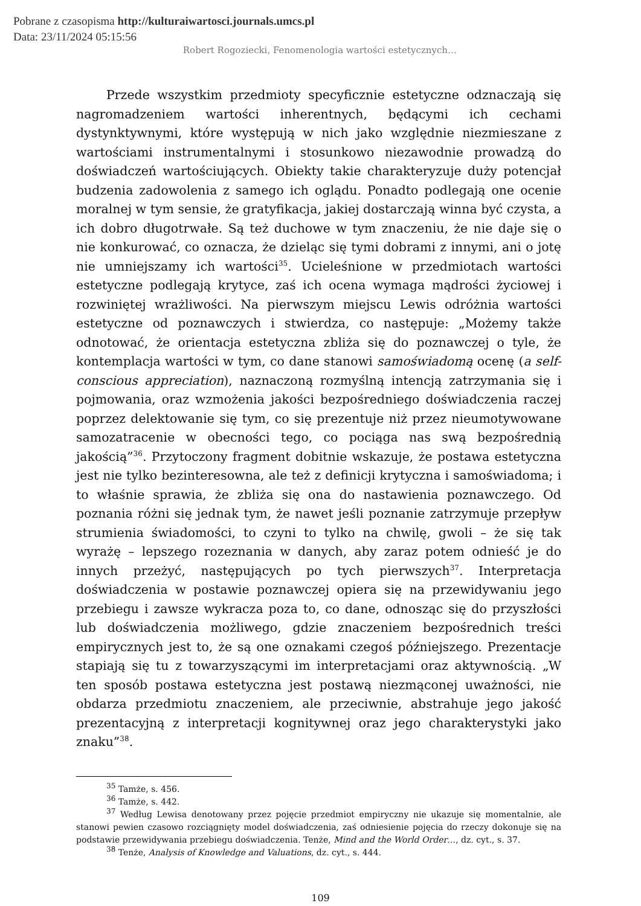Pobrane z czasopisma http://kulturaiwartosci.journals.umcs.pl
Data: 23/11/2024 05:15:56
Robert Rogoziecki, Fenomenologia wartości estetycznych…
Przede wszystkim przedmioty specyficznie estetyczne odznaczają się nagromadzeniem wartości inherentnych, będącymi ich cechami dystynktywnymi, które występują w nich jako względnie niezmieszane z wartościami instrumentalnymi i stosunkowo niezawodnie prowadzą do doświadczeń wartościujących. Obiekty takie charakteryzuje duży potencjał budzenia zadowolenia z samego ich oglądu. Ponadto podlegają one ocenie moralnej w tym sensie, że gratyfikacja, jakiej dostarczają winna być czysta, a ich dobro długotrwałe. Są też duchowe w tym znaczeniu, że nie daje się o nie konkurować, co oznacza, że dzieląc się tymi dobrami z innymi, ani o jotę nie umniejszamy ich wartości<sup>35</sup>. Ucieleśnione w przedmiotach wartości estetyczne podlegają krytyce, zaś ich ocena wymaga mądrości życiowej i rozwiniętej wrażliwości. Na pierwszym miejscu Lewis odróżnia wartości estetyczne od poznawczych i stwierdza, co następuje: „Możemy także odnotować, że orientacja estetyczna zbliża się do poznawczej o tyle, że kontemplacja wartości w tym, co dane stanowi samoświadomą ocenę (a self-conscious appreciation), naznaczoną rozmyślną intencją zatrzymania się i pojmowania, oraz wzmożenia jakości bezpośredniego doświadczenia raczej poprzez delektowanie się tym, co się prezentuje niż przez nieumotywowane samozatracenie w obecności tego, co pociąga nas swą bezpośrednią jakością”<sup>36</sup>. Przytoczony fragment dobitnie wskazuje, że postawa estetyczna jest nie tylko bezinteresowna, ale też z definicji krytyczna i samoświadoma; i to właśnie sprawia, że zbliża się ona do nastawienia poznawczego. Od poznania różni się jednak tym, że nawet jeśli poznanie zatrzymuje przepływ strumienia świadomości, to czyni to tylko na chwilę, gwoli – że się tak wyrażę – lepszego rozeznania w danych, aby zaraz potem odnieść je do innych przeżyć, następujących po tych pierwszych<sup>37</sup>. Interpretacja doświadczenia w postawie poznawczej opiera się na przewidywaniu jego przebiegu i zawsze wykracza poza to, co dane, odnosząc się do przyszłości lub doświadczenia możliwego, gdzie znaczeniem bezpośrednich treści empirycznych jest to, że są one oznakami czegoś późniejszego. Prezentacje stapiają się tu z towarzyszącymi im interpretacjami oraz aktywnością. „W ten sposób postawa estetyczna jest postawą niezmąconej uważności, nie obdarza przedmiotu znaczeniem, ale przeciwnie, abstrahuje jego jakość prezentacyjną z interpretacji kognitywnej oraz jego charakterystyki jako znaku”<sup>38</sup>.
<sup>35</sup> Tamże, s. 456.
<sup>36</sup> Tamże, s. 442.
<sup>37</sup> Według Lewisa denotowany przez pojęcie przedmiot empiryczny nie ukazuje się momentalnie, ale stanowi pewien czasowo rozciągnięty model doświadczenia, zaś odniesienie pojęcia do rzeczy dokonuje się na podstawie przewidywania przebiegu doświadczenia. Tenże, Mind and the World Order…, dz. cyt., s. 37.
<sup>38</sup> Tenże, Analysis of Knowledge and Valuations, dz. cyt., s. 444.
109